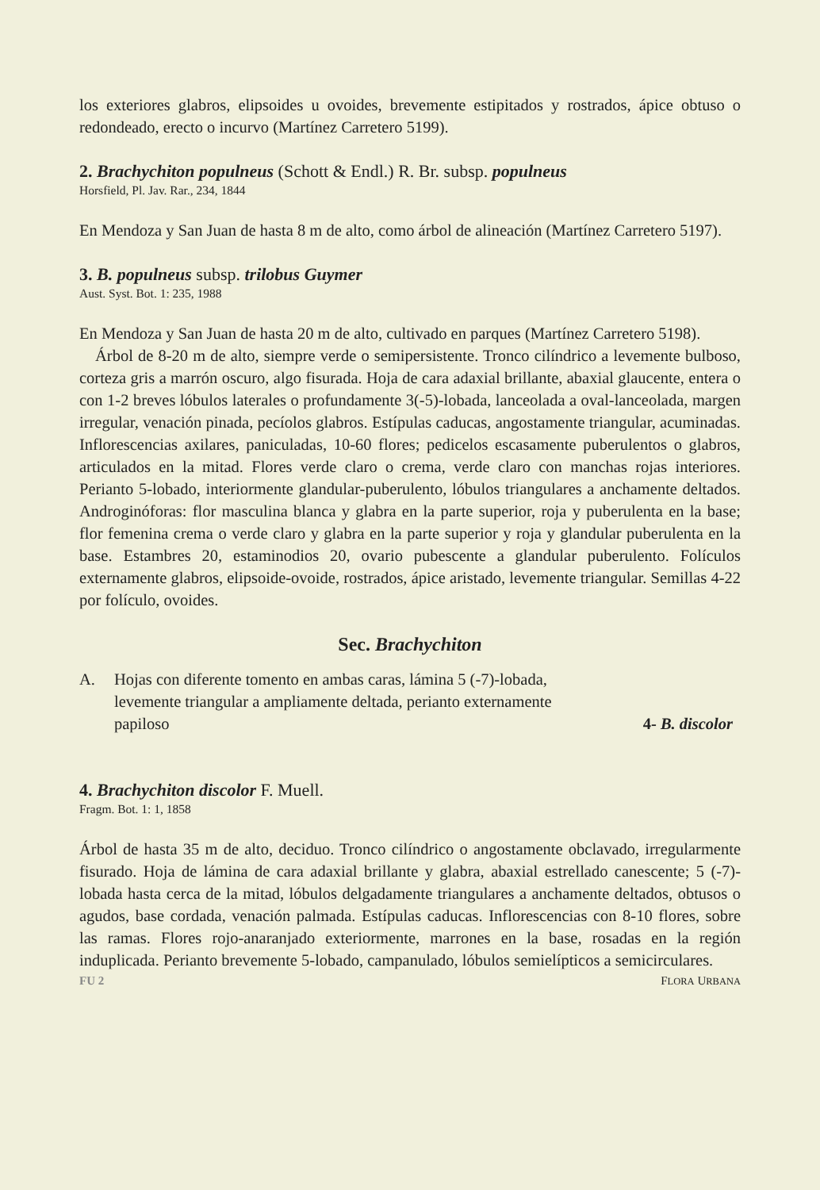los exteriores glabros, elipsoides u ovoides, brevemente estipitados y rostrados, ápice obtuso o redondeado, erecto o incurvo (Martínez Carretero 5199).
2. Brachychiton populneus (Schott & Endl.) R. Br. subsp. populneus
Horsfield, Pl. Jav. Rar., 234, 1844
En Mendoza y San Juan de hasta 8 m de alto, como árbol de alineación (Martínez Carretero 5197).
3. B. populneus subsp. trilobus Guymer
Aust. Syst. Bot. 1: 235, 1988
En Mendoza y San Juan de hasta 20 m de alto, cultivado en parques (Martínez Carretero 5198).
Árbol de 8-20 m de alto, siempre verde o semipersistente. Tronco cilíndrico a levemente bulboso, corteza gris a marrón oscuro, algo fisurada. Hoja de cara adaxial brillante, abaxial glaucente, entera o con 1-2 breves lóbulos laterales o profundamente 3(-5)-lobada, lanceolada a oval-lanceolada, margen irregular, venación pinada, pecíolos glabros. Estípulas caducas, angostamente triangular, acuminadas. Inflorescencias axilares, paniculadas, 10-60 flores; pedicelos escasamente puberulentos o glabros, articulados en la mitad. Flores verde claro o crema, verde claro con manchas rojas interiores. Perianto 5-lobado, interiormente glandular-puberulento, lóbulos triangulares a anchamente deltados. Androginóforas: flor masculina blanca y glabra en la parte superior, roja y puberulenta en la base; flor femenina crema o verde claro y glabra en la parte superior y roja y glandular puberulenta en la base. Estambres 20, estaminodios 20, ovario pubescente a glandular puberulento. Folículos externamente glabros, elipsoide-ovoide, rostrados, ápice aristado, levemente triangular. Semillas 4-22 por folículo, ovoides.
Sec. Brachychiton
A. Hojas con diferente tomento en ambas caras, lámina 5 (-7)-lobada,
levemente triangular a ampliamente deltada, perianto externamente
papiloso 4- B. discolor
4. Brachychiton discolor F. Muell.
Fragm. Bot. 1: 1, 1858
Árbol de hasta 35 m de alto, deciduo. Tronco cilíndrico o angostamente obclavado, irregularmente fisurado. Hoja de lámina de cara adaxial brillante y glabra, abaxial estrellado canescente; 5 (-7)-lobada hasta cerca de la mitad, lóbulos delgadamente triangulares a anchamente deltados, obtusos o agudos, base cordada, venación palmada. Estípulas caducas. Inflorescencias con 8-10 flores, sobre las ramas. Flores rojo-anaranjado exteriormente, marrones en la base, rosadas en la región induplicada. Perianto brevemente 5-lobado, campanulado, lóbulos semielípticos a semicirculares.
FU 2 FLORA URBANA